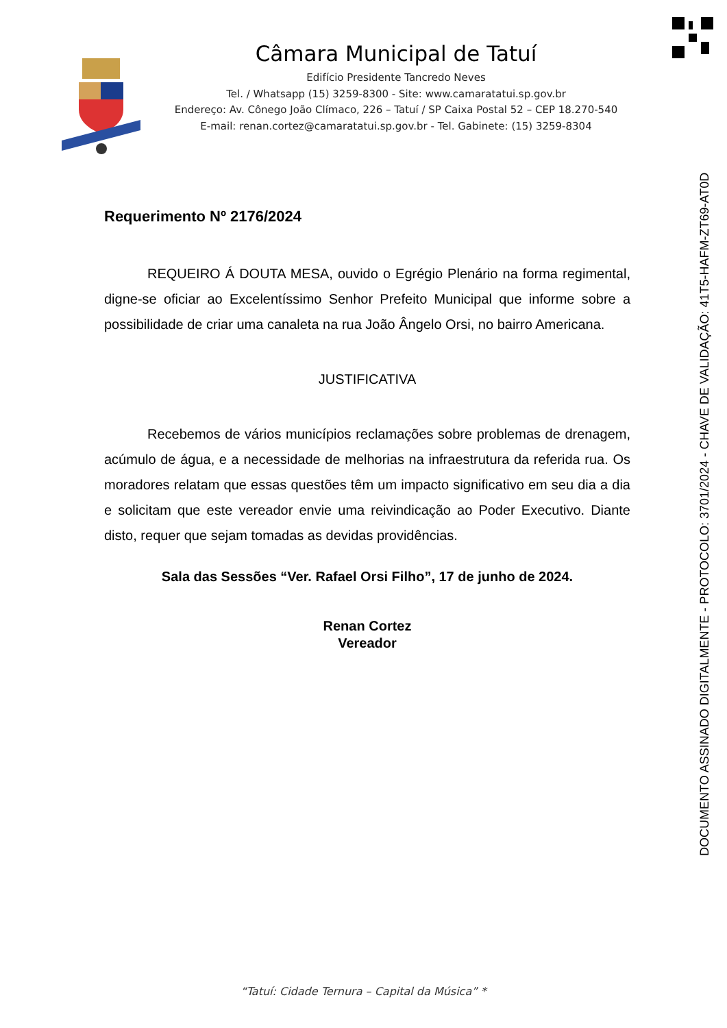Câmara Municipal de Tatuí
Edifício Presidente Tancredo Neves
Tel. / Whatsapp (15) 3259-8300 - Site: www.camaratatui.sp.gov.br
Endereço: Av. Cônego João Clímaco, 226 – Tatuí / SP Caixa Postal 52 – CEP 18.270-540
E-mail: renan.cortez@camaratatui.sp.gov.br - Tel. Gabinete: (15) 3259-8304
DOCUMENTO ASSINADO DIGITALMENTE - PROTOCOLO: 3701/2024 - CHAVE DE VALIDAÇÃO: 41T5-HAFM-ZT69-AT0D
Requerimento Nº 2176/2024
REQUEIRO Á DOUTA MESA, ouvido o Egrégio Plenário na forma regimental, digne-se oficiar ao Excelentíssimo Senhor Prefeito Municipal que informe sobre a possibilidade de criar uma canaleta na rua João Ângelo Orsi, no bairro Americana.
JUSTIFICATIVA
Recebemos de vários municípios reclamações sobre problemas de drenagem, acúmulo de água, e a necessidade de melhorias na infraestrutura da referida rua. Os moradores relatam que essas questões têm um impacto significativo em seu dia a dia e solicitam que este vereador envie uma reivindicação ao Poder Executivo. Diante disto, requer que sejam tomadas as devidas providências.
Sala das Sessões “Ver. Rafael Orsi Filho”, 17 de junho de 2024.
Renan Cortez
Vereador
“Tatuí: Cidade Ternura – Capital da Música” *